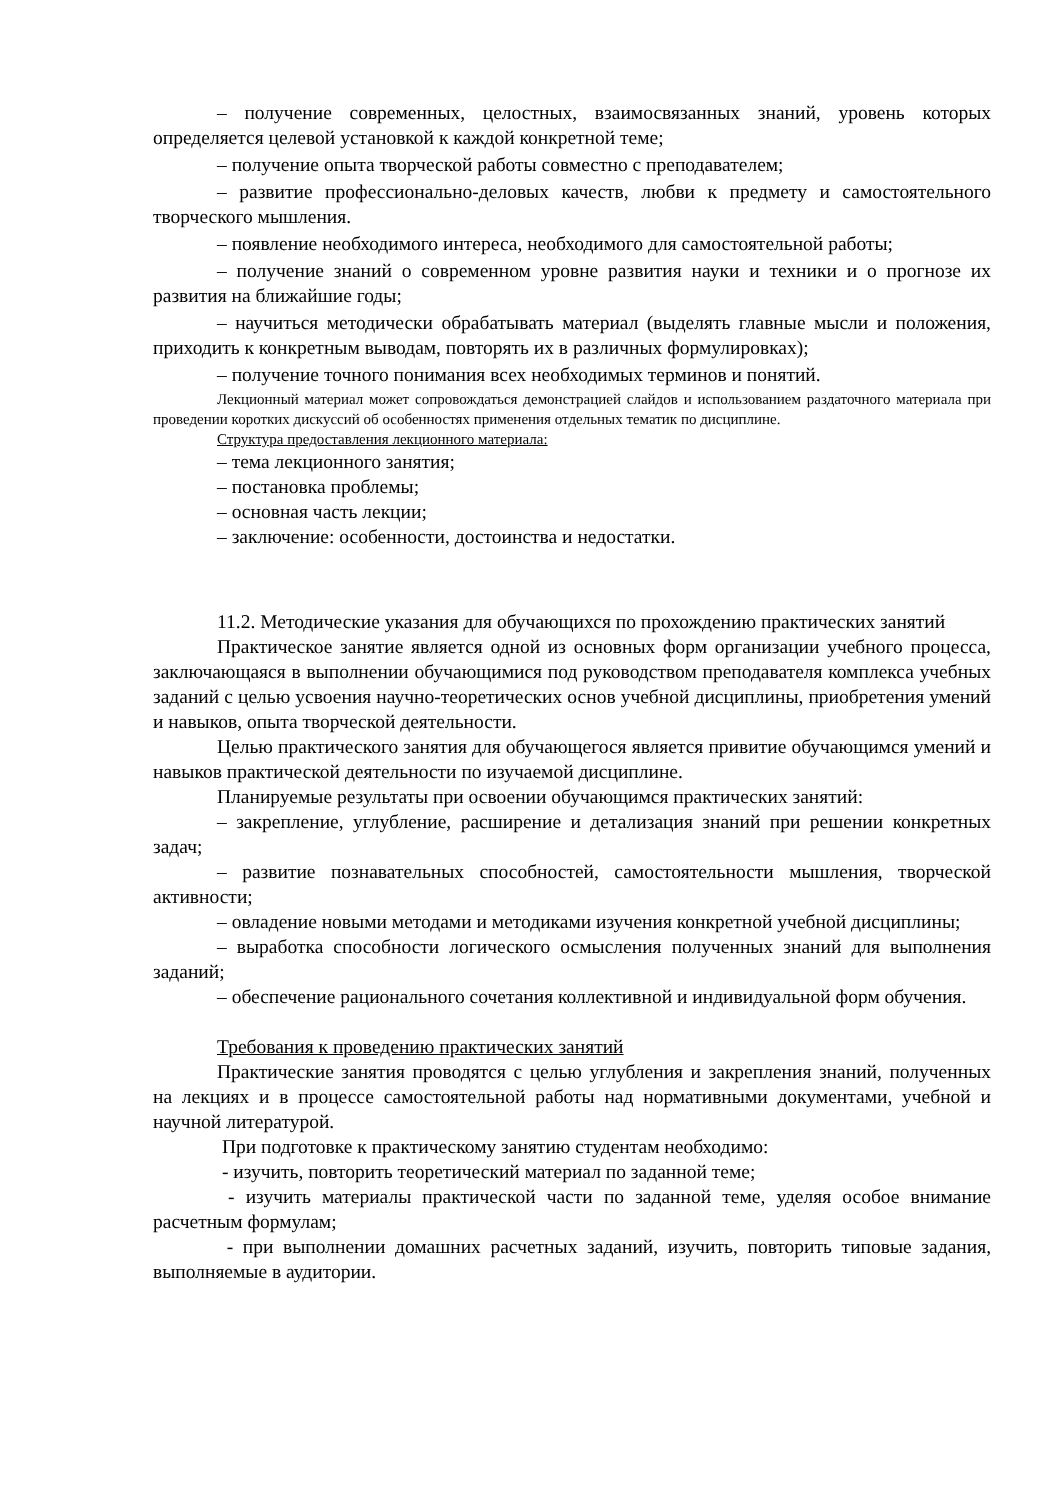– получение современных, целостных, взаимосвязанных знаний, уровень которых определяется целевой установкой к каждой конкретной теме;
– получение опыта творческой работы совместно с преподавателем;
– развитие профессионально-деловых качеств, любви к предмету и самостоятельного творческого мышления.
– появление необходимого интереса, необходимого для самостоятельной работы;
– получение знаний о современном уровне развития науки и техники и о прогнозе их развития на ближайшие годы;
– научиться методически обрабатывать материал (выделять главные мысли и положения, приходить к конкретным выводам, повторять их в различных формулировках);
– получение точного понимания всех необходимых терминов и понятий.
Лекционный материал может сопровождаться демонстрацией слайдов и использованием раздаточного материала при проведении коротких дискуссий об особенностях применения отдельных тематик по дисциплине.
Структура предоставления лекционного материала:
– тема лекционного занятия;
– постановка проблемы;
– основная часть лекции;
– заключение: особенности, достоинства и недостатки.
11.2. Методические указания для обучающихся по прохождению практических занятий
Практическое занятие является одной из основных форм организации учебного процесса, заключающаяся в выполнении обучающимися под руководством преподавателя комплекса учебных заданий с целью усвоения научно-теоретических основ учебной дисциплины, приобретения умений и навыков, опыта творческой деятельности.
Целью практического занятия для обучающегося является привитие обучающимся умений и навыков практической деятельности по изучаемой дисциплине.
Планируемые результаты при освоении обучающимся практических занятий:
– закрепление, углубление, расширение и детализация знаний при решении конкретных задач;
– развитие познавательных способностей, самостоятельности мышления, творческой активности;
– овладение новыми методами и методиками изучения конкретной учебной дисциплины;
– выработка способности логического осмысления полученных знаний для выполнения заданий;
– обеспечение рационального сочетания коллективной и индивидуальной форм обучения.
Требования к проведению практических занятий
Практические занятия проводятся с целью углубления и закрепления знаний, полученных на лекциях и в процессе самостоятельной работы над нормативными документами, учебной и научной литературой.
При подготовке к практическому занятию студентам необходимо:
- изучить, повторить теоретический материал по заданной теме;
- изучить материалы практической части по заданной теме, уделяя особое внимание расчетным формулам;
- при выполнении домашних расчетных заданий, изучить, повторить типовые задания, выполняемые в аудитории.